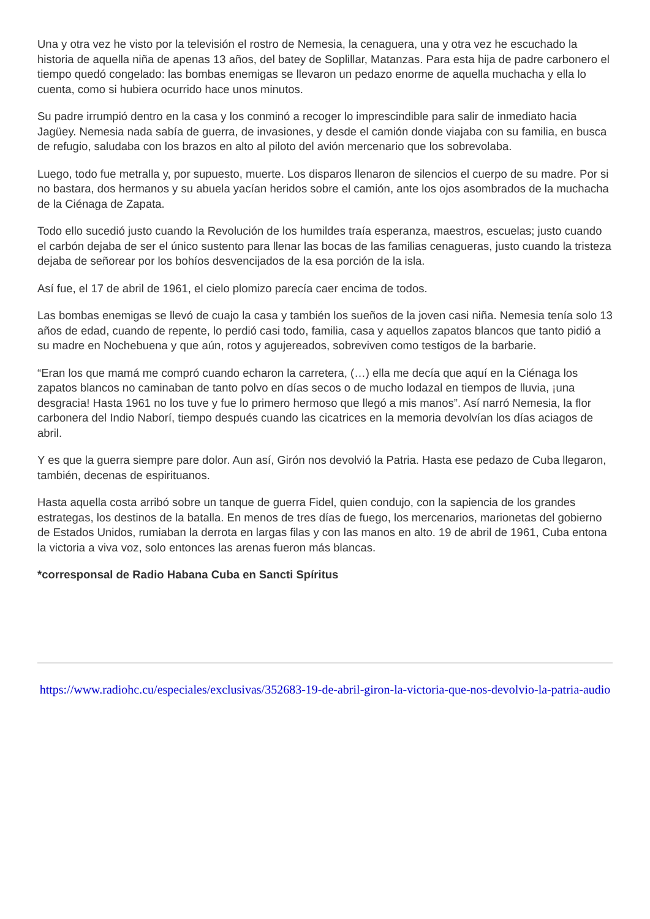Una y otra vez he visto por la televisión el rostro de Nemesia, la cenaguera, una y otra vez he escuchado la historia de aquella niña de apenas 13 años, del batey de Soplillar, Matanzas. Para esta hija de padre carbonero el tiempo quedó congelado: las bombas enemigas se llevaron un pedazo enorme de aquella muchacha y ella lo cuenta, como si hubiera ocurrido hace unos minutos.
Su padre irrumpió dentro en la casa y los conminó a recoger lo imprescindible para salir de inmediato hacia Jagüey. Nemesia nada sabía de guerra, de invasiones, y desde el camión donde viajaba con su familia, en busca de refugio, saludaba con los brazos en alto al piloto del avión mercenario que los sobrevolaba.
Luego, todo fue metralla y, por supuesto, muerte. Los disparos llenaron de silencios el cuerpo de su madre. Por si no bastara, dos hermanos y su abuela yacían heridos sobre el camión, ante los ojos asombrados de la muchacha de la Ciénaga de Zapata.
Todo ello sucedió justo cuando la Revolución de los humildes traía esperanza, maestros, escuelas; justo cuando el carbón dejaba de ser el único sustento para llenar las bocas de las familias cenagueras, justo cuando la tristeza dejaba de señorear por los bohíos desvencijados de la esa porción de la isla.
Así fue, el 17 de abril de 1961, el cielo plomizo parecía caer encima de todos.
Las bombas enemigas se llevó de cuajo la casa y también los sueños de la joven casi niña. Nemesia tenía solo 13 años de edad, cuando de repente, lo perdió casi todo, familia, casa y aquellos zapatos blancos que tanto pidió a su madre en Nochebuena y que aún, rotos y agujereados, sobreviven como testigos de la barbarie.
“Eran los que mamá me compró cuando echaron la carretera, (…) ella me decía que aquí en la Ciénaga los zapatos blancos no caminaban de tanto polvo en días secos o de mucho lodazal en tiempos de lluvia, ¡una desgracia! Hasta 1961 no los tuve y fue lo primero hermoso que llegó a mis manos”. Así narró Nemesia, la flor carbonera del Indio Naborí, tiempo después cuando las cicatrices en la memoria devolvían los días aciagos de abril.
Y es que la guerra siempre pare dolor. Aun así, Girón nos devolvió la Patria. Hasta ese pedazo de Cuba llegaron, también, decenas de espirituanos.
Hasta aquella costa arribó sobre un tanque de guerra Fidel, quien condujo, con la sapiencia de los grandes estrategas, los destinos de la batalla. En menos de tres días de fuego, los mercenarios, marionetas del gobierno de Estados Unidos, rumiaban la derrota en largas filas y con las manos en alto. 19 de abril de 1961, Cuba entona la victoria a viva voz, solo entonces las arenas fueron más blancas.
*corresponsal de Radio Habana Cuba en Sancti Spíritus
https://www.radiohc.cu/especiales/exclusivas/352683-19-de-abril-giron-la-victoria-que-nos-devolvio-la-patria-audio